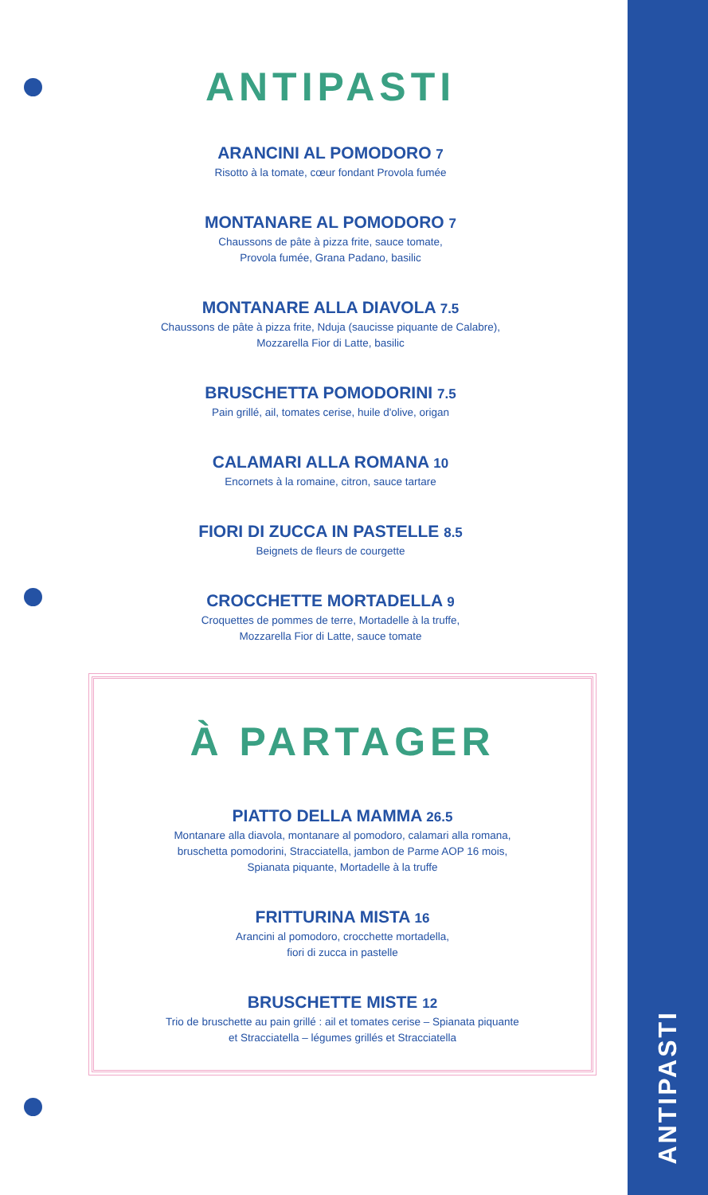ANTIPASTI
ANTIPASTI
ARANCINI AL POMODORO 7
Risotto à la tomate, cœur fondant Provola fumée
MONTANARE AL POMODORO 7
Chaussons de pâte à pizza frite, sauce tomate,
Provola fumée, Grana Padano, basilic
MONTANARE ALLA DIAVOLA 7.5
Chaussons de pâte à pizza frite, Nduja (saucisse piquante de Calabre),
Mozzarella Fior di Latte, basilic
BRUSCHETTA POMODORINI 7.5
Pain grillé, ail, tomates cerise, huile d'olive, origan
CALAMARI ALLA ROMANA 10
Encornets à la romaine, citron, sauce tartare
FIORI DI ZUCCA IN PASTELLE 8.5
Beignets de fleurs de courgette
CROCCHETTE MORTADELLA 9
Croquettes de pommes de terre, Mortadelle à la truffe,
Mozzarella Fior di Latte, sauce tomate
À PARTAGER
PIATTO DELLA MAMMA 26.5
Montanare alla diavola, montanare al pomodoro, calamari alla romana,
bruschetta pomodorini, Stracciatella, jambon de Parme AOP 16 mois,
Spianata piquante, Mortadelle à la truffe
FRITTURINA MISTA 16
Arancini al pomodoro, crocchette mortadella,
fiori di zucca in pastelle
BRUSCHETTE MISTE 12
Trio de bruschette au pain grillé : ail et tomates cerise – Spianata piquante
et Stracciatella – légumes grillés et Stracciatella